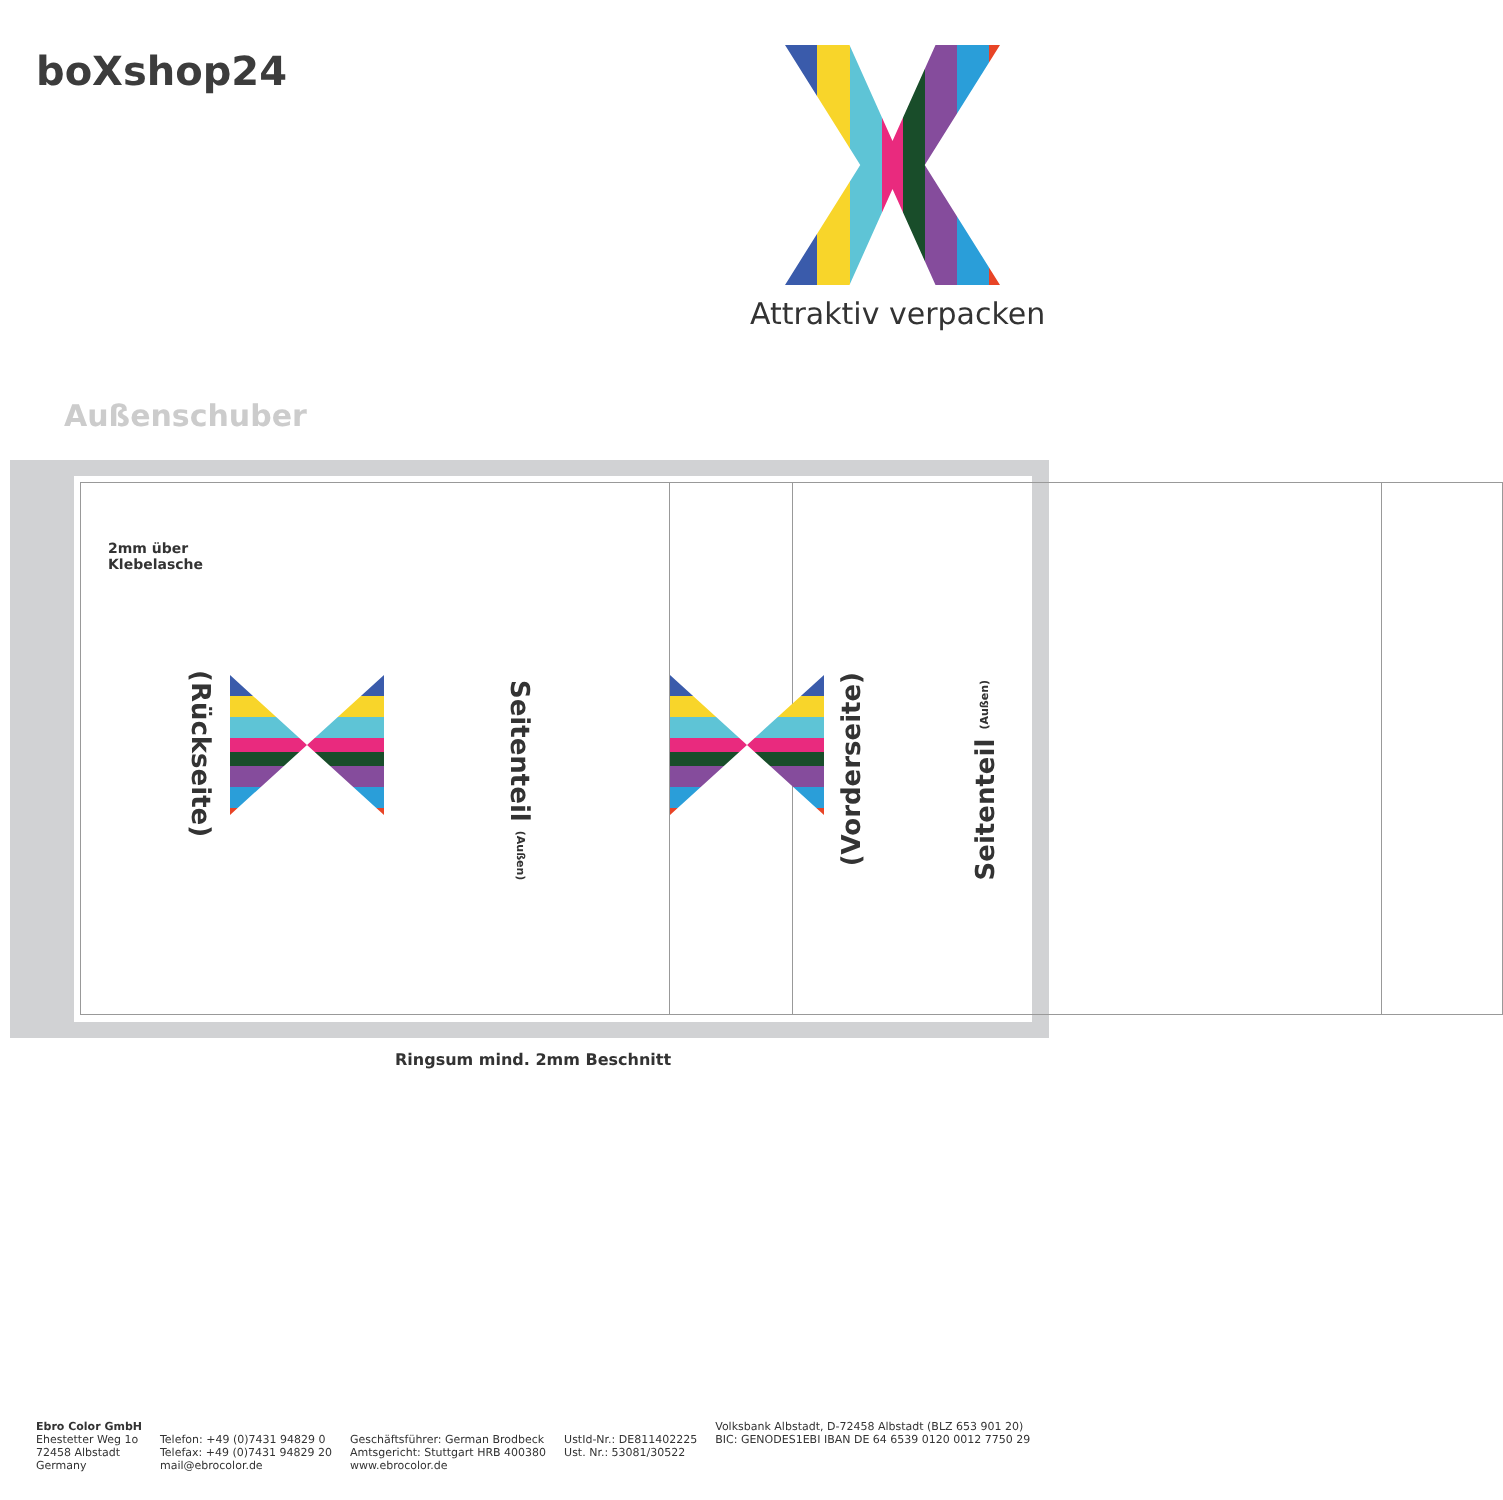boXshop24
Attraktiv verpacken
Außenschuber
2mm über
Klebelasche
(Rückseite)
Seitenteil (Außen)
(Vorderseite)
Seitenteil (Außen)
Ringsum mind. 2mm Beschnitt
Ebro Color GmbH
Ehestetter Weg 1o
72458 Albstadt
Germany
Telefon: +49 (0)7431 94829 0
Telefax: +49 (0)7431 94829 20
mail@ebrocolor.de
Geschäftsführer: German Brodbeck
Amtsgericht: Stuttgart HRB 400380
www.ebrocolor.de
UstId-Nr.: DE811402225
Ust. Nr.: 53081/30522
Volksbank Albstadt, D-72458 Albstadt (BLZ 653 901 20)
BIC: GENODES1EBI IBAN DE 64 6539 0120 0012 7750 29